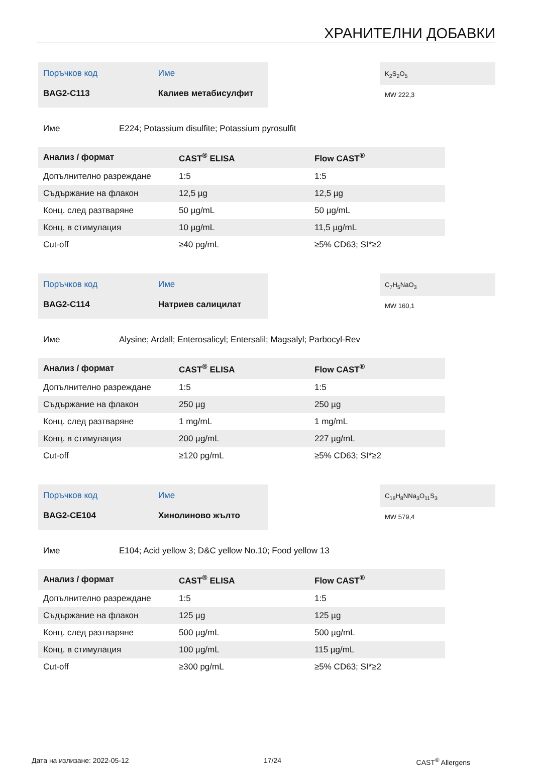ХРАНИТЕЛНИ ДОБАВКИ
| Поръчков код | Име |
| BAG2-C113 | Калиев метабисулфит |
K<sub>2</sub>S<sub>2</sub>O<sub>5</sub>
MW 222,3
Име E224; Potassium disulfite; Potassium pyrosulfit
| Анализ / формат | CAST<sup>®</sup> ELISA | Flow CAST<sup>®</sup> |
| --- | --- | --- |
| Допълнително разреждане | 1:5 | 1:5 |
| Съдържание на флакон | 12,5 µg | 12,5 µg |
| Конц. след разтваряне | 50 µg/mL | 50 µg/mL |
| Конц. в стимулация | 10 µg/mL | 11,5 µg/mL |
| Cut-off | ≥40 pg/mL | ≥5% CD63; SI*≥2 |
| Поръчков код | Име |
| BAG2-C114 | Натриев салицилат |
C<sub>7</sub>H<sub>5</sub>NaO<sub>3</sub>
MW 160,1
Име Alysine; Ardall; Enterosalicyl; Entersalil; Magsalyl; Parbocyl-Rev
| Анализ / формат | CAST<sup>®</sup> ELISA | Flow CAST<sup>®</sup> |
| --- | --- | --- |
| Допълнително разреждане | 1:5 | 1:5 |
| Съдържание на флакон | 250 µg | 250 µg |
| Конц. след разтваряне | 1 mg/mL | 1 mg/mL |
| Конц. в стимулация | 200 µg/mL | 227 µg/mL |
| Cut-off | ≥120 pg/mL | ≥5% CD63; SI*≥2 |
| Поръчков код | Име |
| BAG2-CE104 | Хинолиново жълто |
C<sub>18</sub>H<sub>8</sub>NNa<sub>3</sub>O<sub>11</sub>S<sub>3</sub>
MW 579,4
Име E104; Acid yellow 3; D&C yellow No.10; Food yellow 13
| Анализ / формат | CAST<sup>®</sup> ELISA | Flow CAST<sup>®</sup> |
| --- | --- | --- |
| Допълнително разреждане | 1:5 | 1:5 |
| Съдържание на флакон | 125 µg | 125 µg |
| Конц. след разтваряне | 500 µg/mL | 500 µg/mL |
| Конц. в стимулация | 100 µg/mL | 115 µg/mL |
| Cut-off | ≥300 pg/mL | ≥5% CD63; SI*≥2 |
Дата на излизане: 2022-05-12 17/24 CAST<sup>®</sup> Allergens